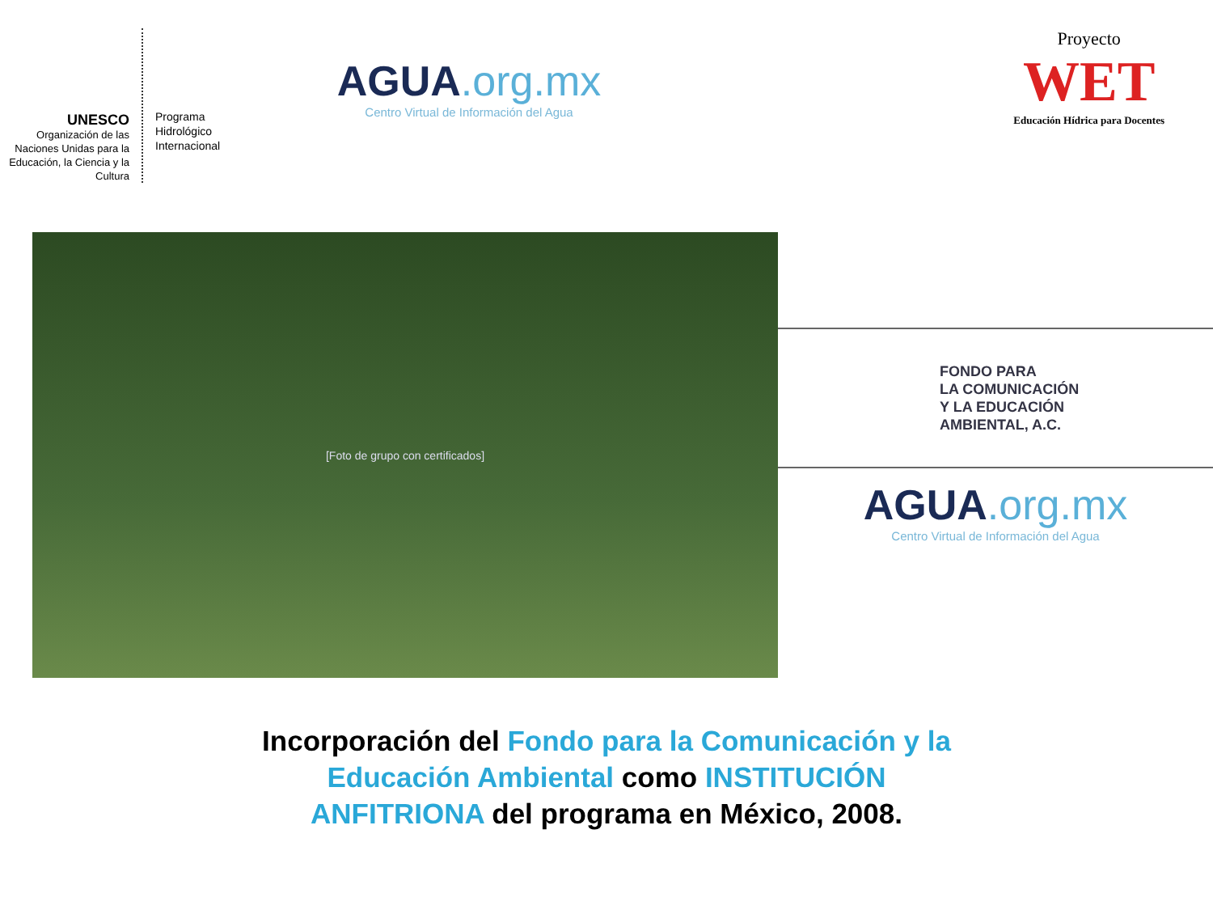UNESCO
Organización de las Naciones Unidas para la Educación, la Ciencia y la Cultura
Programa
Hidrológico
Internacional
AGUA.org.mx
Centro Virtual de Información del Agua
Proyecto
WET
Educación Hídrica para Docentes
[Foto de grupo con certificados]
FONDO PARA
LA COMUNICACIÓN
Y LA EDUCACIÓN
AMBIENTAL, A.C.
AGUA.org.mx
Centro Virtual de Información del Agua
Incorporación del Fondo para la Comunicación y la
Educación Ambiental como INSTITUCIÓN
ANFITRIONA del programa en México, 2008.